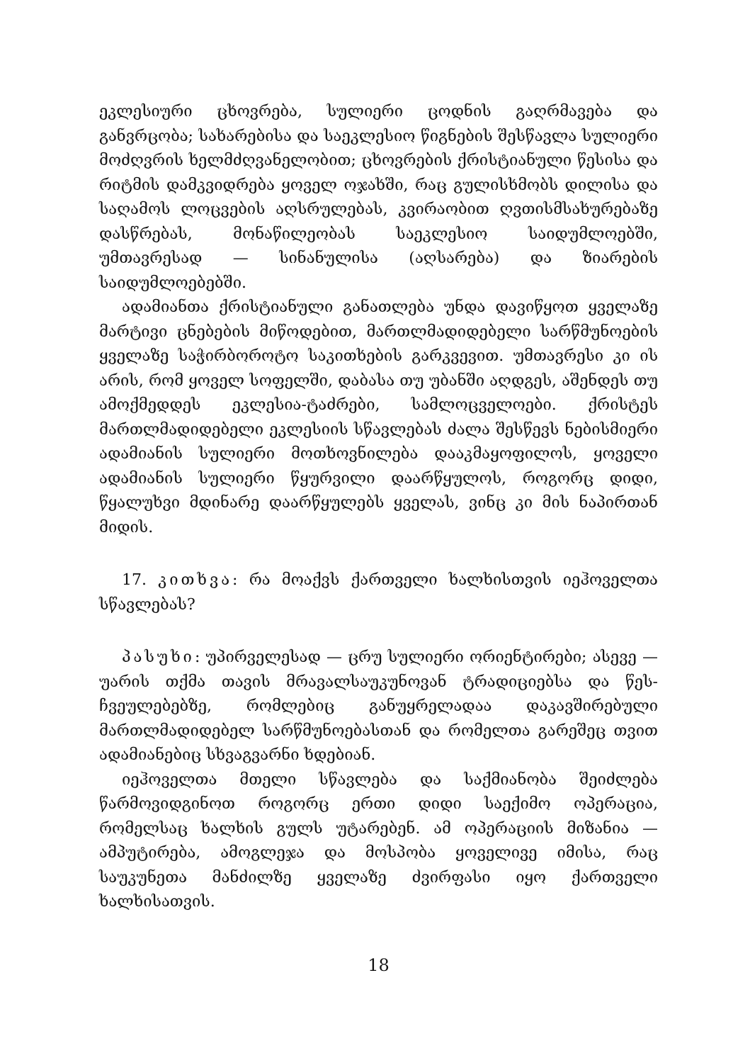ეკლესიური ცხოვრება, სულიერი ცოდნის გაღრმავება და განვრცობა; სახარებისა და საეკლესიო წიგნების შესწავლა სულიერი მოძღვრის ხელმძღვანელობით; ცხოვრების ქრისტიანული წესისა და რიტმის დამკვიდრება ყოველ ოჯახში, რაც გულისხმობს დილისა და საღამოს ლოცვების აღსრულებას, კვირაობით ღვთისმსახურებაზე დასწრებას, მონაწილეობას საეკლესიო საიდუმლოებში, უმთავრესად — სინანულისა (აღსარება) და ზიარების საიდუმლოებებში.
ადამიანთა ქრისტიანული განათლება უნდა დავიწყოთ ყველაზე მარტივი ცნებების მიწოდებით, მართლმადიდებელი სარწმუნოების ყველაზე საჭირბოროტო საკითხების გარკვევით. უმთავრესი კი ის არის, რომ ყოველ სოფელში, დაბასა თუ უბანში აღდგეს, აშენდეს თუ ამოქმედდეს ეკლესია-ტაძრები, სამლოცველოები. ქრისტეს მართლმადიდებელი ეკლესიის სწავლებას ძალა შესწევს ნებისმიერი ადამიანის სულიერი მოთხოვნილება დააკმაყოფილოს, ყოველი ადამიანის სულიერი წყურვილი დაარწყულოს, როგორც დიდი, წყალუხვი მდინარე დაარწყულებს ყველას, ვინც კი მის ნაპირთან მიდის.
17. კითხვა: რა მოაქვს ქართველი ხალხისთვის იეჰოველთა სწავლებას?
პასუხი: უპირველესად — ცრუ სულიერი ორიენტირები; ასევე — უარის თქმა თავის მრავალსაუკუნოვან ტრადიციებსა და წეს-ჩვეულებებზე, რომლებიც განუყრელადაა დაკავშირებული მართლმადიდებელ სარწმუნოებასთან და რომელთა გარეშეც თვით ადამიანებიც სხვაგვარნი ხდებიან.
იეჰოველთა მთელი სწავლება და საქმიანობა შეიძლება წარმოვიდგინოთ როგორც ერთი დიდი საექიმო ოპერაცია, რომელსაც ხალხის გულს უტარებენ. ამ ოპერაციის მიზანია — ამპუტირება, ამოგლეჯა და მოსპობა ყოველივე იმისა, რაც საუკუნეთა მანძილზე ყველაზე ძვირფასი იყო ქართველი ხალხისათვის.
18